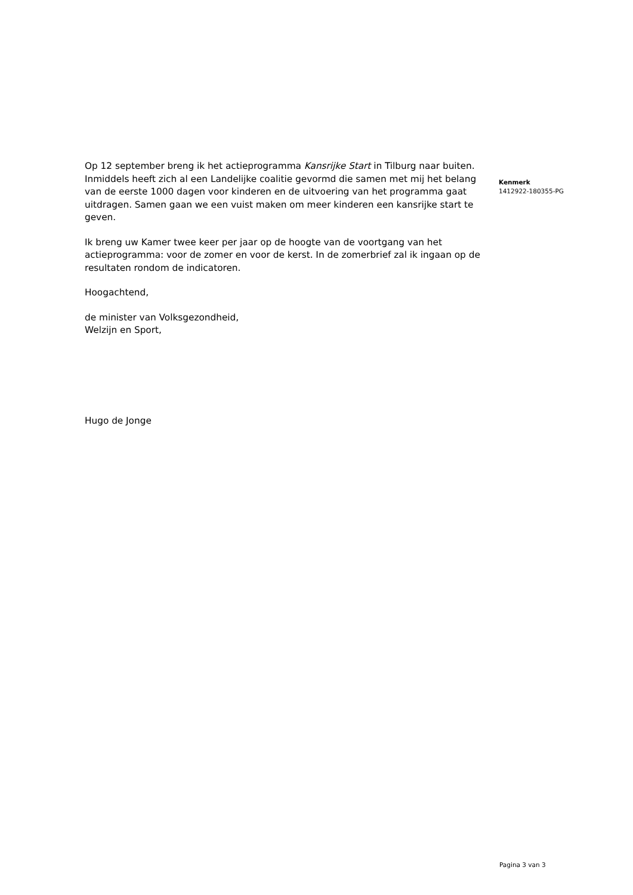Op 12 september breng ik het actieprogramma Kansrijke Start in Tilburg naar buiten. Inmiddels heeft zich al een Landelijke coalitie gevormd die samen met mij het belang van de eerste 1000 dagen voor kinderen en de uitvoering van het programma gaat uitdragen. Samen gaan we een vuist maken om meer kinderen een kansrijke start te geven.
Ik breng uw Kamer twee keer per jaar op de hoogte van de voortgang van het actieprogramma: voor de zomer en voor de kerst. In de zomerbrief zal ik ingaan op de resultaten rondom de indicatoren.
Hoogachtend,
de minister van Volksgezondheid,
Welzijn en Sport,
Hugo de Jonge
Kenmerk
1412922-180355-PG
Pagina 3 van 3